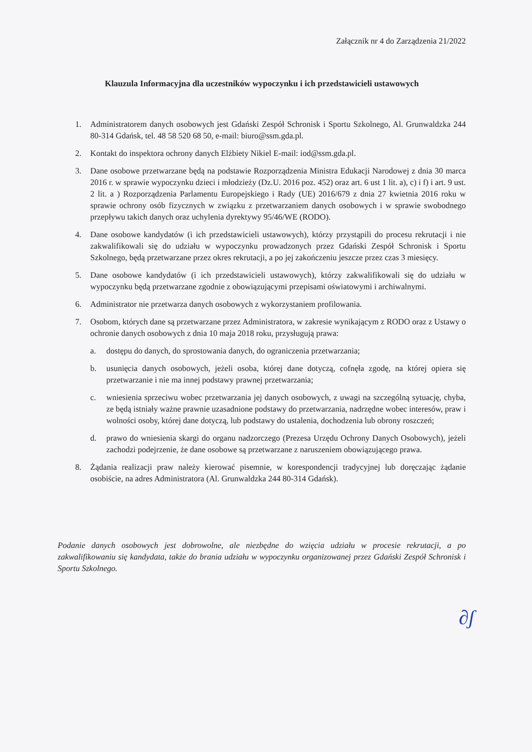Załącznik nr 4 do Zarządzenia 21/2022
Klauzula Informacyjna dla uczestników wypoczynku i ich przedstawicieli ustawowych
1. Administratorem danych osobowych jest Gdański Zespół Schronisk i Sportu Szkolnego, Al. Grunwaldzka 244 80-314 Gdańsk, tel. 48 58 520 68 50, e-mail: biuro@ssm.gda.pl.
2. Kontakt do inspektora ochrony danych Elżbiety Nikiel E-mail: iod@ssm.gda.pl.
3. Dane osobowe przetwarzane będą na podstawie Rozporządzenia Ministra Edukacji Narodowej z dnia 30 marca 2016 r. w sprawie wypoczynku dzieci i młodzieży (Dz.U. 2016 poz. 452) oraz art. 6 ust 1 lit. a), c) i f) i art. 9 ust. 2 lit. a ) Rozporządzenia Parlamentu Europejskiego i Rady (UE) 2016/679 z dnia 27 kwietnia 2016 roku w sprawie ochrony osób fizycznych w związku z przetwarzaniem danych osobowych i w sprawie swobodnego przepływu takich danych oraz uchylenia dyrektywy 95/46/WE (RODO).
4. Dane osobowe kandydatów (i ich przedstawicieli ustawowych), którzy przystąpili do procesu rekrutacji i nie zakwalifikowali się do udziału w wypoczynku prowadzonych przez Gdański Zespół Schronisk i Sportu Szkolnego, będą przetwarzane przez okres rekrutacji, a po jej zakończeniu jeszcze przez czas 3 miesięcy.
5. Dane osobowe kandydatów (i ich przedstawicieli ustawowych), którzy zakwalifikowali się do udziału w wypoczynku będą przetwarzane zgodnie z obowiązującymi przepisami oświatowymi i archiwalnymi.
6. Administrator nie przetwarza danych osobowych z wykorzystaniem profilowania.
7. Osobom, których dane są przetwarzane przez Administratora, w zakresie wynikającym z RODO oraz z Ustawy o ochronie danych osobowych z dnia 10 maja 2018 roku, przysługują prawa:
a. dostępu do danych, do sprostowania danych, do ograniczenia przetwarzania;
b. usunięcia danych osobowych, jeżeli osoba, której dane dotyczą, cofnęła zgodę, na której opiera się przetwarzanie i nie ma innej podstawy prawnej przetwarzania;
c. wniesienia sprzeciwu wobec przetwarzania jej danych osobowych, z uwagi na szczególną sytuację, chyba, ze będą istniały ważne prawnie uzasadnione podstawy do przetwarzania, nadrzędne wobec interesów, praw i wolności osoby, której dane dotyczą, lub podstawy do ustalenia, dochodzenia lub obrony roszczeń;
d. prawo do wniesienia skargi do organu nadzorczego (Prezesa Urzędu Ochrony Danych Osobowych), jeżeli zachodzi podejrzenie, że dane osobowe są przetwarzane z naruszeniem obowiązującego prawa.
8. Żądania realizacji praw należy kierować pisemnie, w korespondencji tradycyjnej lub doręczając żądanie osobiście, na adres Administratora (Al. Grunwaldzka 244 80-314 Gdańsk).
Podanie danych osobowych jest dobrowolne, ale niezbędne do wzięcia udziału w procesie rekrutacji, a po zakwalifikowaniu się kandydata, także do brania udziału w wypoczynku organizowanej przez Gdański Zespół Schronisk i Sportu Szkolnego.
∂ʃ